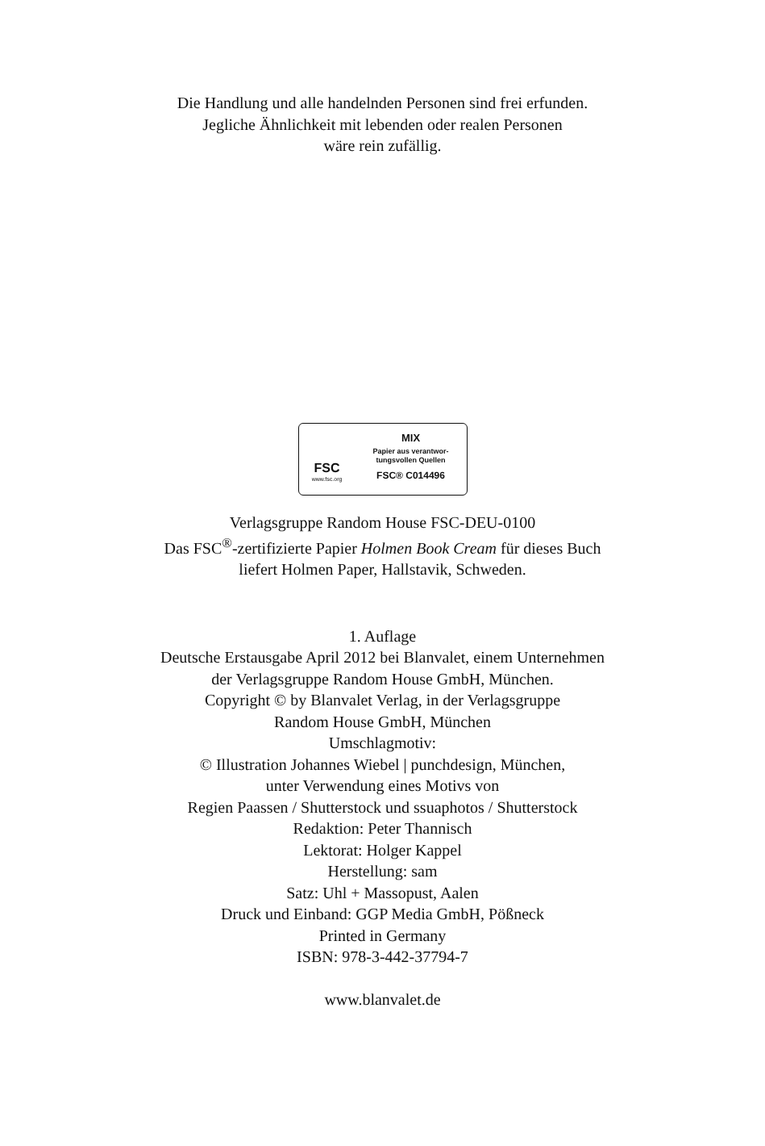Die Handlung und alle handelnden Personen sind frei erfunden.
Jegliche Ähnlichkeit mit lebenden oder realen Personen
wäre rein zufällig.
FSC
www.fsc.org
MIX
Papier aus verantwor-
tungsvollen Quellen
FSC® C014496
Verlagsgruppe Random House FSC-DEU-0100
Das FSC<sup>®</sup>-zertifizierte Papier Holmen Book Cream für dieses Buch
liefert Holmen Paper, Hallstavik, Schweden.
1. Auflage
Deutsche Erstausgabe April 2012 bei Blanvalet, einem Unternehmen
der Verlagsgruppe Random House GmbH, München.
Copyright © by Blanvalet Verlag, in der Verlagsgruppe
Random House GmbH, München
Umschlagmotiv:
© Illustration Johannes Wiebel | punchdesign, München,
unter Verwendung eines Motivs von
Regien Paassen / Shutterstock und ssuaphotos / Shutterstock
Redaktion: Peter Thannisch
Lektorat: Holger Kappel
Herstellung: sam
Satz: Uhl + Massopust, Aalen
Druck und Einband: GGP Media GmbH, Pößneck
Printed in Germany
ISBN: 978-3-442-37794-7
www.blanvalet.de